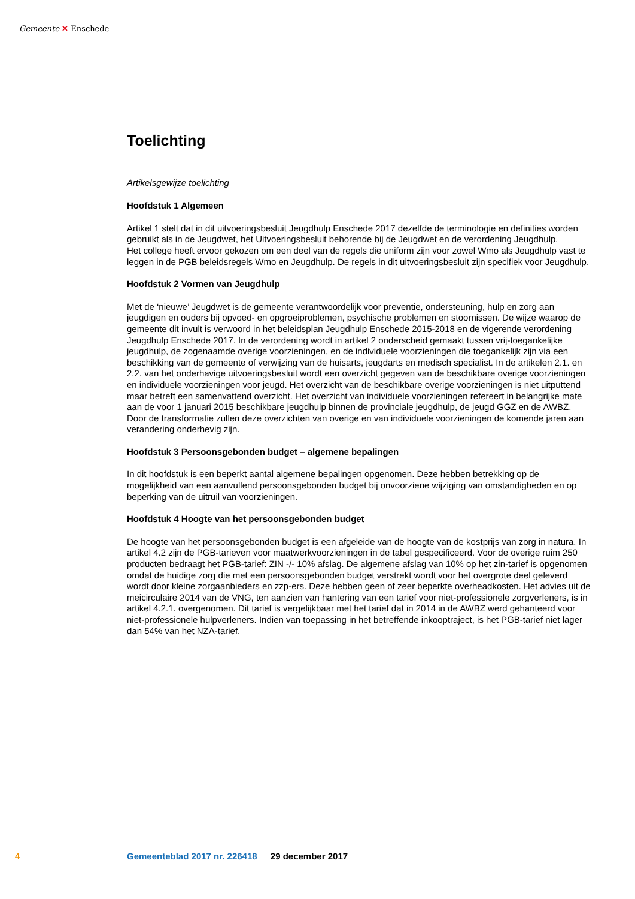Gemeente ✕ Enschede
Toelichting
Artikelsgewijze toelichting
Hoofdstuk 1 Algemeen
Artikel 1 stelt dat in dit uitvoeringsbesluit Jeugdhulp Enschede 2017 dezelfde de terminologie en definities worden gebruikt als in de Jeugdwet, het Uitvoeringsbesluit behorende bij de Jeugdwet en de verordening Jeugdhulp.
Het college heeft ervoor gekozen om een deel van de regels die uniform zijn voor zowel Wmo als Jeugdhulp vast te leggen in de PGB beleidsregels Wmo en Jeugdhulp. De regels in dit uitvoeringsbesluit zijn specifiek voor Jeugdhulp.
Hoofdstuk 2 Vormen van Jeugdhulp
Met de ‘nieuwe’ Jeugdwet is de gemeente verantwoordelijk voor preventie, ondersteuning, hulp en zorg aan jeugdigen en ouders bij opvoed- en opgroeiproblemen, psychische problemen en stoornissen. De wijze waarop de gemeente dit invult is verwoord in het beleidsplan Jeugdhulp Enschede 2015-2018 en de vigerende verordening Jeugdhulp Enschede 2017. In de verordening wordt in artikel 2 onderscheid gemaakt tussen vrij-toegankelijke jeugdhulp, de zogenaamde overige voorzieningen, en de individuele voorzieningen die toegankelijk zijn via een beschikking van de gemeente of verwijzing van de huisarts, jeugdarts en medisch specialist. In de artikelen 2.1. en 2.2. van het onderhavige uitvoeringsbesluit wordt een overzicht gegeven van de beschikbare overige voorzieningen en individuele voorzieningen voor jeugd. Het overzicht van de beschikbare overige voorzieningen is niet uitputtend maar betreft een samenvattend overzicht. Het overzicht van individuele voorzieningen refereert in belangrijke mate aan de voor 1 januari 2015 beschikbare jeugdhulp binnen de provinciale jeugdhulp, de jeugd GGZ en de AWBZ. Door de transformatie zullen deze overzichten van overige en van individuele voorzieningen de komende jaren aan verandering onderhevig zijn.
Hoofdstuk 3 Persoonsgebonden budget – algemene bepalingen
In dit hoofdstuk is een beperkt aantal algemene bepalingen opgenomen. Deze hebben betrekking op de mogelijkheid van een aanvullend persoonsgebonden budget bij onvoorziene wijziging van omstandigheden en op beperking van de uitruil van voorzieningen.
Hoofdstuk 4 Hoogte van het persoonsgebonden budget
De hoogte van het persoonsgebonden budget is een afgeleide van de hoogte van de kostprijs van zorg in natura. In artikel 4.2 zijn de PGB-tarieven voor maatwerkvoorzieningen in de tabel gespecificeerd. Voor de overige ruim 250 producten bedraagt het PGB-tarief: ZIN -/- 10% afslag. De algemene afslag van 10% op het zin-tarief is opgenomen omdat de huidige zorg die met een persoonsgebonden budget verstrekt wordt voor het overgrote deel geleverd wordt door kleine zorgaanbieders en zzp-ers. Deze hebben geen of zeer beperkte overheadkosten. Het advies uit de meicirculaire 2014 van de VNG, ten aanzien van hantering van een tarief voor niet-professionele zorgverleners, is in artikel 4.2.1. overgenomen. Dit tarief is vergelijkbaar met het tarief dat in 2014 in de AWBZ werd gehanteerd voor niet-professionele hulpverleners. Indien van toepassing in het betreffende inkooptraject, is het PGB-tarief niet lager dan 54% van het NZA-tarief.
4
Gemeenteblad 2017 nr. 226418 29 december 2017